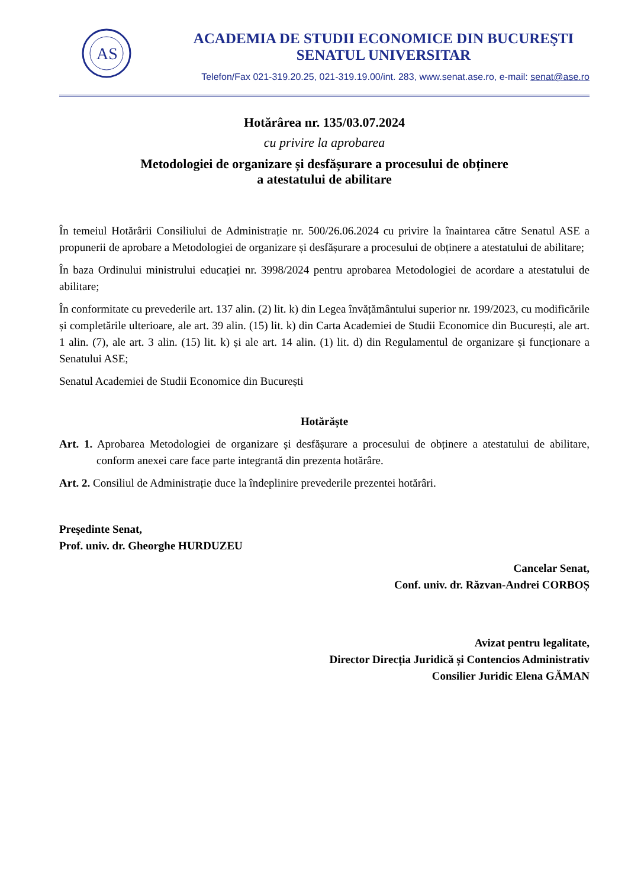AS
ACADEMIA DE STUDII ECONOMICE DIN BUCUREŞTI
SENATUL UNIVERSITAR
Telefon/Fax 021-319.20.25, 021-319.19.00/int. 283, www.senat.ase.ro, e-mail: senat@ase.ro
Hotărârea nr. 135/03.07.2024
cu privire la aprobarea
Metodologiei de organizare și desfășurare a procesului de obținere
a atestatului de abilitare
În temeiul Hotărârii Consiliului de Administrație nr. 500/26.06.2024 cu privire la înaintarea către Senatul ASE a propunerii de aprobare a Metodologiei de organizare și desfășurare a procesului de obținere a atestatului de abilitare;
În baza Ordinului ministrului educației nr. 3998/2024 pentru aprobarea Metodologiei de acordare a atestatului de abilitare;
În conformitate cu prevederile art. 137 alin. (2) lit. k) din Legea învățământului superior nr. 199/2023, cu modificările și completările ulterioare, ale art. 39 alin. (15) lit. k) din Carta Academiei de Studii Economice din București, ale art. 1 alin. (7), ale art. 3 alin. (15) lit. k) și ale art. 14 alin. (1) lit. d) din Regulamentul de organizare și funcționare a Senatului ASE;
Senatul Academiei de Studii Economice din București
Hotărăște
Art. 1. Aprobarea Metodologiei de organizare și desfășurare a procesului de obținere a atestatului de abilitare, conform anexei care face parte integrantă din prezenta hotărâre.
Art. 2. Consiliul de Administrație duce la îndeplinire prevederile prezentei hotărâri.
Preşedinte Senat,
Prof. univ. dr. Gheorghe HURDUZEU
Cancelar Senat,
Conf. univ. dr. Răzvan-Andrei CORBOȘ
Avizat pentru legalitate,
Director Direcția Juridică și Contencios Administrativ
Consilier Juridic Elena GĂMAN